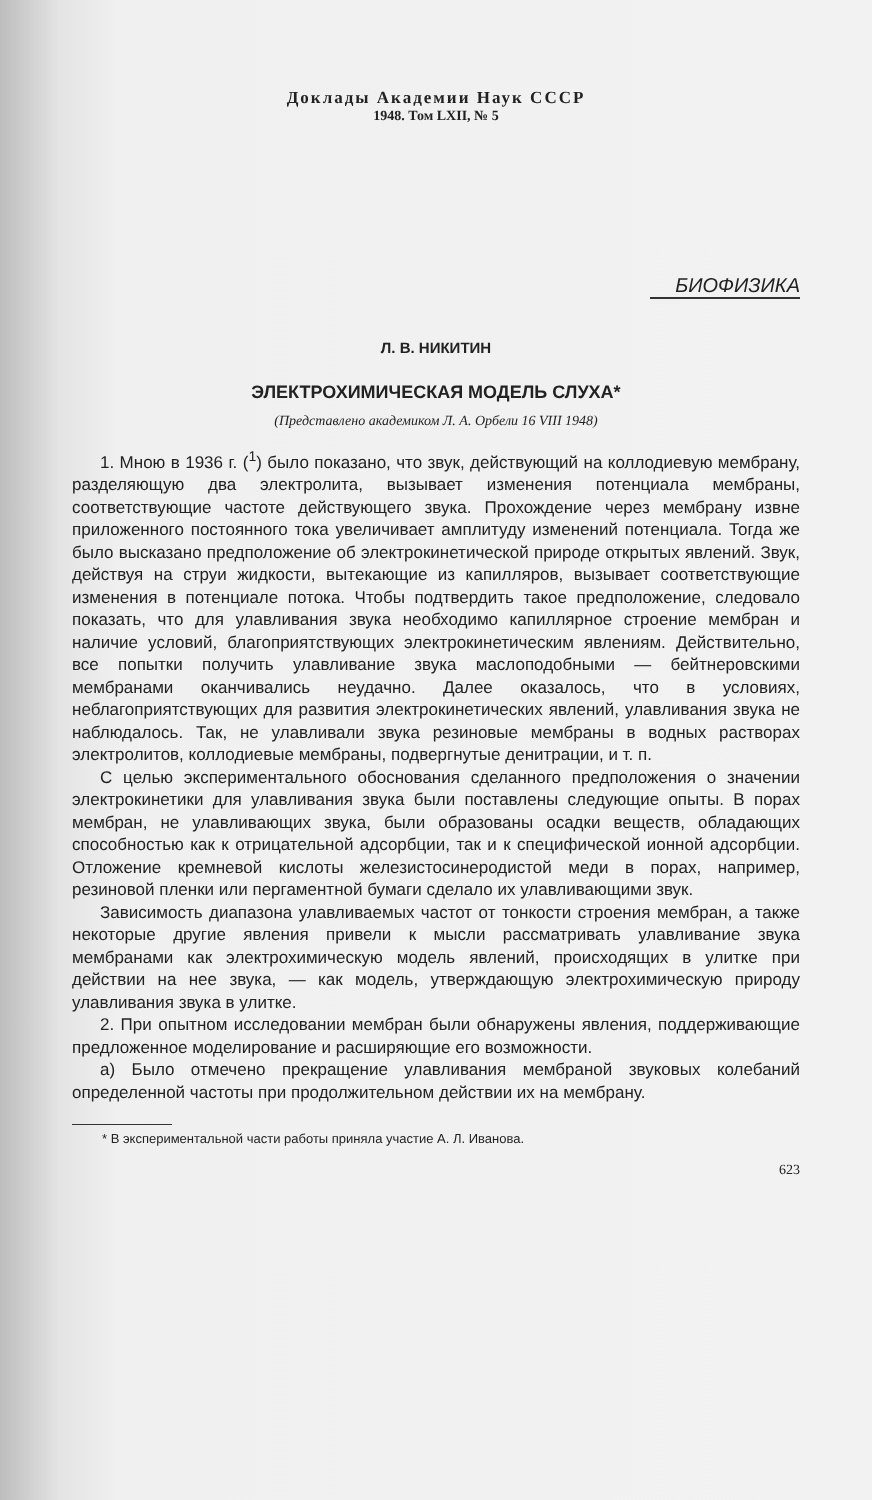Доклады Академии Наук СССР
1948. Том LXII, № 5
БИОФИЗИКА
Л. В. НИКИТИН
ЭЛЕКТРОХИМИЧЕСКАЯ МОДЕЛЬ СЛУХА*
(Представлено академиком Л. А. Орбели 16 VIII 1948)
1. Мною в 1936 г. (<sup>1</sup>) было показано, что звук, действующий на коллодиевую мембрану, разделяющую два электролита, вызывает изменения потенциала мембраны, соответствующие частоте действующего звука. Прохождение через мембрану извне приложенного постоянного тока увеличивает амплитуду изменений потенциала. Тогда же было высказано предположение об электрокинетической природе открытых явлений. Звук, действуя на струи жидкости, вытекающие из капилляров, вызывает соответствующие изменения в потенциале потока. Чтобы подтвердить такое предположение, следовало показать, что для улавливания звука необходимо капиллярное строение мембран и наличие условий, благоприятствующих электрокинетическим явлениям. Действительно, все попытки получить улавливание звука маслоподобными — бейтнеровскими мембранами оканчивались неудачно. Далее оказалось, что в условиях, неблагоприятствующих для развития электрокинетических явлений, улавливания звука не наблюдалось. Так, не улавливали звука резиновые мембраны в водных растворах электролитов, коллодиевые мембраны, подвергнутые денитрации, и т. п.
С целью экспериментального обоснования сделанного предположения о значении электрокинетики для улавливания звука были поставлены следующие опыты. В порах мембран, не улавливающих звука, были образованы осадки веществ, обладающих способностью как к отрицательной адсорбции, так и к специфической ионной адсорбции. Отложение кремневой кислоты железистосинеродистой меди в порах, например, резиновой пленки или пергаментной бумаги сделало их улавливающими звук.
Зависимость диапазона улавливаемых частот от тонкости строения мембран, а также некоторые другие явления привели к мысли рассматривать улавливание звука мембранами как электрохимическую модель явлений, происходящих в улитке при действии на нее звука, — как модель, утверждающую электрохимическую природу улавливания звука в улитке.
2. При опытном исследовании мембран были обнаружены явления, поддерживающие предложенное моделирование и расширяющие его возможности.
а) Было отмечено прекращение улавливания мембраной звуковых колебаний определенной частоты при продолжительном действии их на мембрану.
* В экспериментальной части работы приняла участие А. Л. Иванова.
623